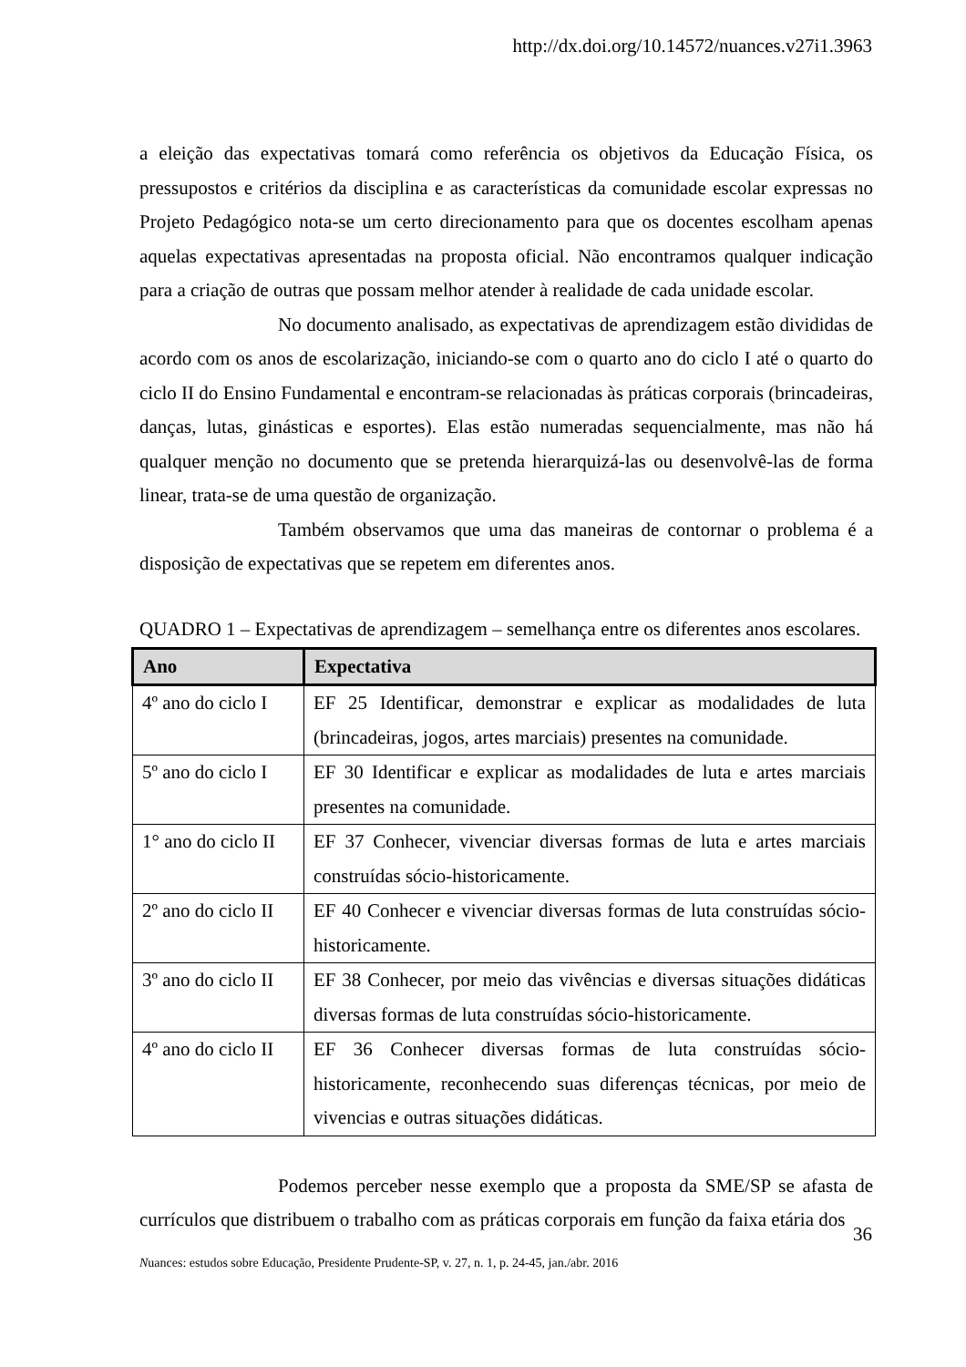http://dx.doi.org/10.14572/nuances.v27i1.3963
a eleição das expectativas tomará como referência os objetivos da Educação Física, os pressupostos e critérios da disciplina e as características da comunidade escolar expressas no Projeto Pedagógico nota-se um certo direcionamento para que os docentes escolham apenas aquelas expectativas apresentadas na proposta oficial. Não encontramos qualquer indicação para a criação de outras que possam melhor atender à realidade de cada unidade escolar.
No documento analisado, as expectativas de aprendizagem estão divididas de acordo com os anos de escolarização, iniciando-se com o quarto ano do ciclo I até o quarto do ciclo II do Ensino Fundamental e encontram-se relacionadas às práticas corporais (brincadeiras, danças, lutas, ginásticas e esportes). Elas estão numeradas sequencialmente, mas não há qualquer menção no documento que se pretenda hierarquizá-las ou desenvolvê-las de forma linear, trata-se de uma questão de organização.
Também observamos que uma das maneiras de contornar o problema é a disposição de expectativas que se repetem em diferentes anos.
QUADRO 1 – Expectativas de aprendizagem – semelhança entre os diferentes anos escolares.
| Ano | Expectativa |
| --- | --- |
| 4º ano do ciclo I | EF 25 Identificar, demonstrar e explicar as modalidades de luta (brincadeiras, jogos, artes marciais) presentes na comunidade. |
| 5º ano do ciclo I | EF 30 Identificar e explicar as modalidades de luta e artes marciais presentes na comunidade. |
| 1° ano do ciclo II | EF 37 Conhecer, vivenciar diversas formas de luta e artes marciais construídas sócio-historicamente. |
| 2º ano do ciclo II | EF 40 Conhecer e vivenciar diversas formas de luta construídas sócio-historicamente. |
| 3º ano do ciclo II | EF 38 Conhecer, por meio das vivências e diversas situações didáticas diversas formas de luta construídas sócio-historicamente. |
| 4º ano do ciclo II | EF 36 Conhecer diversas formas de luta construídas sócio-historicamente, reconhecendo suas diferenças técnicas, por meio de vivencias e outras situações didáticas. |
Podemos perceber nesse exemplo que a proposta da SME/SP se afasta de currículos que distribuem o trabalho com as práticas corporais em função da faixa etária dos
36
Nuances: estudos sobre Educação, Presidente Prudente-SP, v. 27, n. 1, p. 24-45, jan./abr. 2016